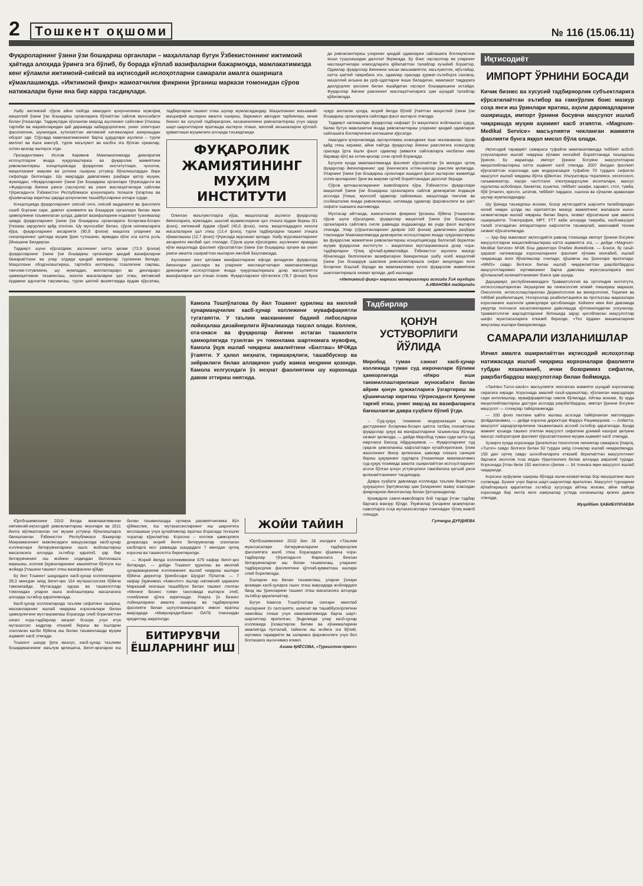2 Тошкент оқшоми
№ 116 (15.06.11)
Фуқароларнинг ўзини ўзи бошқариш органлари – маҳаллалар бугун Ўзбекистоннинг ижтимоий ҳаётида алоҳида ўринга эга бўлиб, бу борада кўплаб вазифаларни бажармоқда, мамлакатимизда кенг кўламли ижтимоий-сиёсий ва иқтисодий ислоҳотларни самарали амалга оширишга кўмаклашмоқда. «Ижтимоий фикр» жамоатчилик фикрини ўрганиш маркази томонидан сўров натижалари буни яна бир карра тасдиқлади.
да ривожлантириш уларнинг қандай одамларни сайлашига боғлиқлигини яхши тушунишидан далолат бермоқда. Бу боис оқсоқоллар ва уларнинг маслаҳатчилари номзодларига қўйилаётган талаблар кучайиб бораётир. Одамлар фуқаролар йиғинини юксак маънавиятли, маълумотли, мўътабар, катта ҳаётий тажрибага эга, одамлар орасида ҳурмат-эътиборга сазовор, маҳаллий анъана ва урф-одатларни яхши биладиган, мамлакат тақдирига дахлдорлик ҳиссини билан яшайдиган оқсоқол бошқаришини истайди. Фуқаролар йиғини раисининг маслаҳатчиларига ҳам шундай талаблар қўйилмоқда.
Ушбу ижтимоий сўров айни пайтда амалдаги қонунчиликка мувофиқ маҳаллий ўзини ўзи бошқариш органларига бўлаётган сайлов муносабати билан ўтказилди. Тадқиқотдан кўзланган мақсад аҳолининг сайловни ўтказиш тартиби ва жараёнларидан қай даражада хабардорлигини, унинг электорал фаоллигини, шунингдек, кутилаётган ижтимоий натижаларни аниқлашдан иборат эди. Сўровда мамлакатимизнинг барча ҳудудлари аҳолиси – турли миллат ва ёшга мансуб, турли маълумот ва касбга эга бўлган эркаклар, хотин-қизлар иштирок этди.
Президентимиз Ислом Каримов Мамлакатимизда демократик ислоҳотларни янада чуқурлаштириш ва фуқаролик жамиятини ривожлантириш концепциясида фуқаролик институтлари, чунончи, маҳалланинг мақоми ва ролини ошириш устувор йўналишлардан бири сифатида белгилади. Шу мақсадда давлатимиз раҳбари қатор муҳим, жумладан, «Фуқароларнинг ўзини ўзи бошқариш органлари тўғрисида»ги ва «Фуқаролар йиғини раиси (оқсоқоли) ва унинг маслаҳатчилари сайлови тўғрисида»ги Ўзбекистон Республикаси қонунларига тегишли ўзгартиш ва қўшимчалар киритиш ҳақида қонунчилик ташаббусларини илгари сурди.
Концепцияда фуқароларнинг сиёсий онги, сиёсий маданияти ва фаоллиги ошиб боргани сари, давлат ҳокимияти ва бошқарув органлари билан яқин ҳамкорликни таъминлаган ҳолда, давлат вазифаларини нодавлат тузилмалар ҳамда фуқароларнинг ўзини ўзи бошқариш органларига босқичма-босқич ўтказиш зарурлиги қайд этилган. Шу муносабат билан, сўров натижаларига кўра, фуқароларнинг аксарияти (90,9 фоизи) маҳалла уларнинг ва оилаларининг ҳаётида муҳим ўрин тутишини, ярмидан кўпи эса катта роль ўйнашини билдирган.
Тадқиқот шуни кўрсатдики, аҳолининг катта қисми (73,9 фоизи) фуқароларнинг ўзини ўзи бошқариш органлари қандай вазифаларни бажараётгани ва улар олдида қандай вазифалар турганини билади. Маҳаллани ободонлаштириш, тартибга келтириш, тозалигини сақлаш, тинчлик-тотувликни, шу жумладан, миллатлараро ва динлараро ҳамжиҳатликни таъминлаш, низоли масалаларни ҳал этиш, ижтимоий ёрдамни адолатли тақсимлаш, турли ҳаётий вазиятларда ёрдам кўрсатиш, тадбирларни ташкил этиш шулар жумласидандир. Маҳалланинг маънавий-маърифий ишларни амалга ошириш, баркамол авлодни тарбиялаш, кичик бизнес ва хусусий тадбиркорлик, касаначиликни ривожлантириш учун зарур шарт-шароитларни яратишда иштирок этиши, миллий анъаналарни қўллаб-қувватлаши муҳимлиги алоҳида таъкидланди.
ФУҚАРОЛИК ЖАМИЯТИНИНГ МУҲИМ ИНСТИТУТИ
Олинган маълумотларга кўра, маҳаллалар аҳолиси фуқаролар йиғинларига, жумладан, шахсий муаммоларини ҳал этишга ёрдам бериш (51 фоиз), ижтимоий ёрдам сўраб (40,6 фоиз), оила, маҳаллададаги низоли масалаларни ҳал этиш (13,4 фоиз), турли тадбирларни ташкил этишга кўмаклашиш (12,7 фоиз) тўғрисида мурожаат қилади. Ушбу мурожаатларнинг аксарияти ижобий ҳал этилади. Сўров шуни кўрсатдики, аҳолининг ярмидан кўпи маҳаллада фаолият кўрсатаётган ўзини ўзи бошқариш органи ва унинг раиси амалга ошираётган ишларни ижобий баҳоламоқда.
Аҳолининг кенг қатлами манфаатларини ифода қиладиган фуқаролар йиғинлари раислари ва уларнинг маслаҳатчилари мамлакатимизда демократик ислоҳотларни янада чуқурлаштиришга доир масъулиятли вазифаларни ҳал этиши лозим. Фуқароларнинг кўпчилиги (78,7 фоизи) буни чуқур англаган ҳолда, жорий йилда бўлиб ўтаётган маҳаллий ўзини ўзи бошқариш органларига сайловда фаол иштирок этмоқда.
Тадқиқот натижалари фуқаролар нафақат ўз маҳалласи жойлашган ҳудуд, балки бутун мамлакатни янада ривожлантириш уларнинг қандай одамларни сайлашига боғлиқлигини англашини кўрсатди.
Амалдаги қонунчиликда оқсоқолликка номзоднинг ёши чекланмаган. Шуни қайд этиш керакки, айни пайтда фуқаролар йиғини раислигига номзодлар орасида ўрта ёшли фаол одамлар (аввалги сайловларга нисбатан икки баравар кўп) ва хотин-қизлар сони ортиб бормоқда.
Бугунги кунда мамлакатимизда фаолият кўрсатаётган ўн мингдан ортиқ фуқаролар йиғинларининг ҳар ўнинчисига хотин-қизлар раислик қилмоқда. Уларнинг ўзини ўзи бошқариш органлари ишидаги фаол иштироки жамиятда хотин-қизларнинг ўрни ва мақоми ортиб бораётганидан далолат беради.
Сўров қатнашчиларининг жавобларига кўра, Ўзбекистон фуқаролари маҳаллий ўзини ўзи бошқариш органларига сайлов демократик ёндашув асосида ўтиши, муносиб одамлар сайланиши, маҳаллада тинчлик ва осойишталик янада ривожланиши, натижада одамлар фаровонлиги ва ҳаёт сифати ошишига ишонмоқда.
Мухтасар айтганда, жамоатчилик фикрини ўрганиш бўйича ўтказилган сўров шуни кўрсатдики, фуқаролар маҳаллий ўзини ўзи бошқариш органларига сайловга онгли равишда ёндашмоқда ва унда фаол иштирок этмоқда. Улар (сўралганларнинг деярли 100 фоизи) давлатимиз раҳбари томонидан Мамлакатимизда демократик ислоҳотларни янада чуқурлаштириш ва фуқаролик жамиятини ривожлантириш концепциясида белгилаб берилган муҳим фуқаролик институти – маҳаллани мустаҳкамлашга доир чора-тадбирларни тўлиқ қўллаб-қувватлайди. Ўзбекистон аҳолиси мазкур йўналишда белгиланган вазифаларни бажарилиши ушбу ноёб маҳаллий ўзини ўзи бошқарув шаклини ривожлантиришга сифат жиҳатидан янги босқични бошлаб беради ва мамлакатимиз кучли фуқаролик жамиятини шакллантиришга хизмат қилади, деб ишонади.
«Ижтимоий фикр» маркази материаллари асосида ЎзА мухбири А.ИВАНОВА тайёрлади
Камола Тошпўлатова бу йил Тошкент қурилиш ва миллий ҳунармандчилик касб-ҳунар коллежини муваффақиятли тугатаяпти. У таълим масканининг бадиий либосларни лойиҳалаш дизайнерлиги йўналишида таҳсил олади. Коллеж, ота-онаси ва фуқаролар йиғини истаган ташкилоти ҳамкорлигида тузилган уч томонлама шартномага мувофиқ, Камола ўқув ишлаб чиқариш амалиётини «Билташ» МЧЖда ўтаяпти. У ҳалол меҳнати, тиришқоқлиги, ташаббускор ва зийраклиги билан аллақачон ушбу жамоа меҳрини қозонди. Камола келгусидаги ўз меҳнат фаолиятини шу корхонада давом эттириш ниятида.
Юртбошимизнинг 2010 йилда мамлакатимизни ижтимоий-иқтисодий ривожлантириш якунлари ва 2011 йилга мўлжалланган энг муҳим устувор йўналишларга бағишланган Ўзбекистон Республикаси Вазирлар Маҳкамасининг мажлисидаги маърузасида касб-ҳунар коллежлари битирувчиларини ишга жойлаштириш масаласига алоҳида эътибор қаратиб, ҳар бир битирувчининг иш жойини олдиндан белгилашга киришиш, коллеж ўқувчиларининг амалиётни бўлғуси иш жойида ўташини ташкил этиш вазифасини қўйди.
Бу йил Тошкент шаҳридаги касб-ҳунар коллежларини 39,3 мингдан зиёд йигит-қиз 154 мутахассислик бўйича тамомлайди. Мутасадди идора ва ташкилотлар томонидан уларни ишга жойлаштириш масаласига алоҳида эътибор қаратилмоқда.
Касб-ҳунар коллежларида таълим сифатини ошириш, масканларнинг ишлаб чиқариш корхоналари билан ҳамкорлигини мустаҳкамлаш борасида олиб борилаётган изчил чора-тадбирлар меҳнат бозори учун етук мутахассис кадрлар етказиб бериш ва ёшларни эгаллаган касби бўйича иш билан таъминлашда муҳим аҳамият касб этмоқда.
Тошкент шаҳар ўрта махсус, касб-ҳунар таълими бошқармасининг маълум қилишича, йигит-қизларни иш билан таъминлашда ортиқча расмиятчиликка йўл қўймаслик, ёш мутахассисларнинг иш шароитига мослашиши учун қулайликлар яратиш борасида тегишли чоралар кўрилаётир. Корхона – коллеж ҳамкорлиги доирасида жорий йилги битирувчилар эгаллаган касбларга мос равишда шаҳардаги 7 мингдан ортиқ корхона ва ташкилотга бириктирилди.
— Жорий йилда коллежимизни 679 нафар йигит-қиз битиради, — дейди Тошкент қурилиш ва миллий ҳунармандчилик коллежининг ишлаб чиқариш ишлари бўйича директор ўринбосари Шуҳрат Пўлатов. — 7 нафар ўқувчимиз «Камолот» ёшлар ижтимоий ҳаракати Марказий кенгаши ташаббуси билан ташкил этилган «Менинг бизнес ғоям» танловида иштирок этиб, голибликни қўлга киритишди. Уларга ўз бизнес лойиҳаларини амалга ошириш ва тадбиркорлик фаолияти билан шуғулланишларига имкон яратиш мақсадида «Микрокредитбанк» ОАТБ томонидан кредитлар ажратилди.
БИТИРУВЧИ ЁШЛАРНИНГ ИШ ЖОЙИ ТАЙИН
Юртбошимизнинг 2010 йил 28 июлдаги «Таълим муассасалари битирувчиларини тадбиркорлик фаолиятига жалб этиш борасидаги қўшимча чора-тадбирлар тўғрисида»ги Фармонига биноан битирувчиларни иш билан таъминлаш, уларнинг тадбиркорлик фаолиятини қўллаб-қувватлаш ишлари олиб борилмоқда.
Ёшларни иш билан таъминлаш, уларни ўзлари қизиққан касб-ҳунарга ошно этиш мақсадида жойлардаги банд иш ўринларини ташкил этиш масаласига алоҳида эътибор қаратилаётир.
Бугун Камола Тошпўлатова сингари минглаб ёшларнинг ўз салоҳияти, шижоат ва ташаббускорлигини намойиш этиши учун мамлакатимизда барча шарт-шароитлар яратилган. Эндиликда улар касб-ҳунар коллежида ўзлаштирган билим ва кўникмаларини амалиётда пухталаб, тайинли иш жойига эга бўлиб, юртимиз тараққиёти ва халқимиз фаровонлиги учун бел боғлашига ишончимиз комил.
Азима ҚИЁСОВА, «Туркистон-пресс»
Тадбирлар
ҚОНУН УСТУВОРЛИГИ ЙЎЛИДА
Миробод туман саноат касб-ҳунар коллежида туман суд ижрочилари бўлими ҳамкорлигида «Ижро иши такомиллаштирилиши муносабати билан айрим қонун ҳужжатларига ўзгартириш ва қўшимчалар киритиш тўғрисида»ги Қонунни тарғиб этиш, унинг мақсад ва вазифаларига бағишланган давра суҳбати бўлиб ўтди.
– Суд-ҳуқуқ тизимини модернизация қилиш дастурининг босқичма-босқич ҳаётга татбиқ этилаётгани фуқаролар ҳуқуқ ва манфаатларини таъминлаш йўлида хизмат қилмоқда, — дейди Миробод туман суди катта суд ижрочиси Бекзод Абдураҳимов. — Фуқароларнинг суд орқали ҳимояланиш кафолатлари кучайтирилгани, ўлим жазосининг бекор қилингани, қамоққа олишга санкция бериш ҳуқуқининг судларга ўтказилиши мамлакатимиз суд-ҳуқуқ тизимида амалга оширилаётган ислоҳотларнинг асоси бўлган қонун устуворлиги тамойилига қатъий риоя қилинаётганининг тасдиғидир.
Давра суҳбати давомида коллежда таълим бераётган ҳуқуқшунос ўқитувчилар ҳам ўзларининг мавзу юзасидан фикрларини йиғилганлар билан ўртоқлашдилар.
Қизиқарли савол-жавобларга бой тарзда ўтган тадбир барчага манзур бўлди. Ўқувчилар ўзларини қизиқтирган саволларга соҳа мутахассислари томонидан тўлиқ жавоб олишди.
Гулчеҳра ДУРДИЕВА
Иқтисодиёт
ИМПОРТ ЎРНИНИ БОСАДИ
Кичик бизнес ва хусусий тадбиркорлик субъектларига кўрсатилаётган эътибор ва ғамхўрлик боис мазкур соҳа янги иш ўринлари яратиш, аҳоли даромадларини оширишда, импорт ўрнини босувчи маҳсулот ишлаб чиқаришда муҳим аҳамият касб этаяпти. «Magnum-Medikal Service» масъулияти чекланган жамияти фаолияти бунга яққол мисол бўла олади.
Иқтисодий тараққиёт самараси туфайли мамлакатимизда тиббиёт асбоб-ускуналарини ишлаб чиқариш кўлами кенгайиб бораётганида таъкидлаш ўринли. Бу жараёнда импорт ўрнини босувчи маҳсулотларни маҳаллийлаштириш катта аҳамият касб этмоқда. 2007 йилдан фаолият кўрсатаётган корхонада ҳам модернизация туфайли 70 турдаги сифатли маҳсулот ишлаб чиқариш йўлга қўйилган. Ультратовуш терапияси, негатоскоп, гальванизатор, юқори частотали электржарроҳлик воситалари, махсус нурлатиш асбоблари, банкетка, кушетка, тиббиёт шкафи, каравот, стол, тумба, бўй ўлчагич, кресло, штатив, тиббиёт пардаси, ошхона ва хўжалик аравалари шулар жумласидандир.
Шу ўринда таъкидлаш жоизки, бозор иқтисодиёти шароити талабларидан келиб чиққан ҳолда иш юритаётган мазкур жамиятнинг малакали ишчи-хизматчилари ишлаб чиқариш билан бирга, хизмат кўрсатишни ҳам амалга оширишяпти. Томография, МРТ, УТТ каби алоҳида тажриба, касб-маҳорат талаб этиладиган аппаратларни кафолатли таъмирлаб, замонавий техник хизмат кўрсатилмоқда.
— Ҳар бир мамлакат иқтисодиёти равнақ топишида импорт ўрнини босувчи маҳсулотларни маҳаллийлаштириш катта аҳамиятга эга, — дейди «Magnum-Medikal Service» МЧЖ бош директори Отабек Жиянбоев. — Боиси, бу саъй-ҳаракат натижасида корхоналарнинг фаолият кўлами кенгайиб, ишлаб чиқаришда янги йўналишлар очилади, қўшимча иш ўринлари яратилади. «MMS» савдо белгиси билан ишлаб чиқарилаётган рақобатбардош маҳсулотларимиз юртимизнинг барча даволаш муассасаларига кенг қўлланилиб келинаётганининг боиси ҳам шунда.
Дарҳақиқат, республикамиздаги Травматология ва ортопедия институти, ихтисослаштирилган Акушерлик ва гинекология илмий текшириш маркази, Онкология, ихтисослаштирилган Дерматология ва венерология, Терапия ва тиббий реабилитация, Ногиронлар реабилитацияси ва протезлаш марказлари корхонанинг ишончли ҳамкорлари ҳисобланади. Кейинги икки йил давомида умуртқа поғонаси касалликларини даволашда қўлланиладиган ускуналар, травматологик жароҳатларнинг битишида зарур ҳисобланган маҳсулотлар шифо муассасаларига етказиб берилди, «Тез ёрдам» машиналарини жиҳозлаш ишлари бажарилмоқда.
САМАРАЛИ ИЗЛАНИШЛАР
Изчил амалга оширилаётган иқтисодий ислоҳотлар натижасида ишлаб чиқариш корхоналари фаолияти тубдан яхшиланиб, ички бозоримиз сифатли, рақобатбардош маҳсулотлар билан боймоқда.
«Tashtex-Turon-savdo» масъулияти чекланган жамияти шундай корхоналар сирасига киради. Корхонада амалий саъй-ҳаракатлар, кўзланган мақсадлари сари интилишлар, муваффақиятлар омили бўлмоқда. Айтиш жоизки, бу ерда маҳаллийлаштириш дастури асосида рақобатбардош, импорт ўрнини босувчи маҳсулот — сочиқлар тайёрланмоқда.
— 100 фоиз пахтани қайта ишлаш асосида тайёрланган матолардан фойдаланамиз, — дейди корхона директори Фаррух Раҳимқориев. — Албатта, маҳсулот харидоргирлигини таъминлашга асосий эътибор қаратилади. Бунда жамият қошида ташкил этилган маҳсулот сифатини доимий назорат қилувчи махсус лаборатория фаолият кўрсатаётганини муҳим аҳамият касб этмоқда.
Ҳозирги кунда корхонада ўрнатилган технологик линиялар самараси ўлароқ, «Turon» савдо белгиси билан 50 турдан зиёд сочиқлар ишлаб чиқарилмоқда. 150 дан ортиқ савдо шохобчаларига етказиб берилаётган маҳсулотнинг барчаси экологик тоза ипдан тўқилганлиги билан алоҳида ажралиб туради. Корхонада ўтган йили 192 миллион сўмлик — 54 тоннага яқин маҳсулот ишлаб чиқарилди.
Корхона нуфузини ошириш йўлида ишчи-хизматчилар бор маҳоратини ишга солмоқда. Бунинг учун барча шарт-шароитлар яратилган. Маҳсулот турларини кўпайтиришга қаратилган эътибор хусусида айтиш жоизки, айни пайтда корхонада бир нечта янги намуналар устида изланишлар қизғин давом этмоқда.
Муҳаббат ҲАБИБУЛЛАЕВА